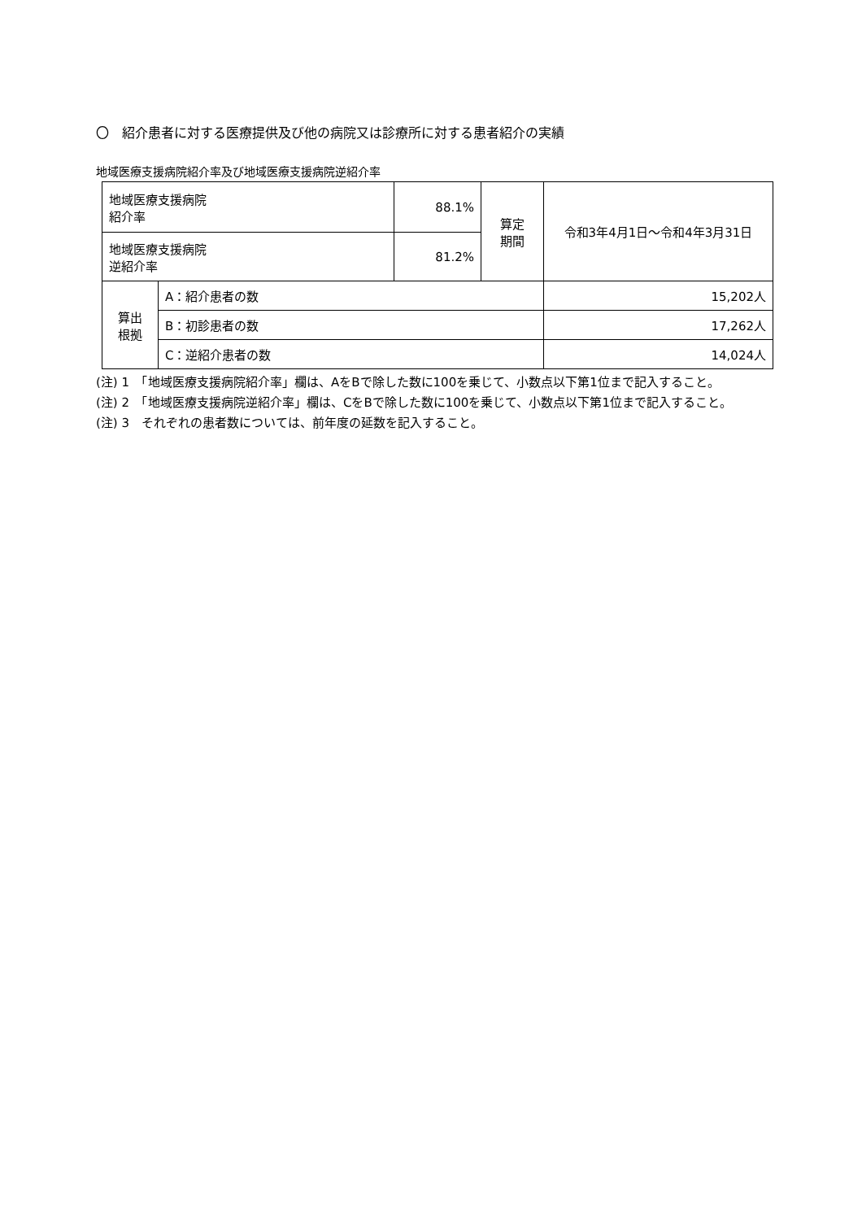〇　紹介患者に対する医療提供及び他の病院又は診療所に対する患者紹介の実績
地域医療支援病院紹介率及び地域医療支援病院逆紹介率
| 地域医療支援病院 紹介率 | | 88.1% | 算定 期間 | 令和3年4月1日～令和4年3月31日 | |
| 地域医療支援病院 逆紹介率 | | 81.2% | | | |
| 算出 根拠 | A：紹介患者の数 | | | | 15,202人 |
| | B：初診患者の数 | | | | 17,262人 |
| | C：逆紹介患者の数 | | | | 14,024人 |
(注) 1　「地域医療支援病院紹介率」欄は、AをBで除した数に100を乗じて、小数点以下第1位まで記入すること。
(注) 2　「地域医療支援病院逆紹介率」欄は、CをBで除した数に100を乗じて、小数点以下第1位まで記入すること。
(注) 3　それぞれの患者数については、前年度の延数を記入すること。